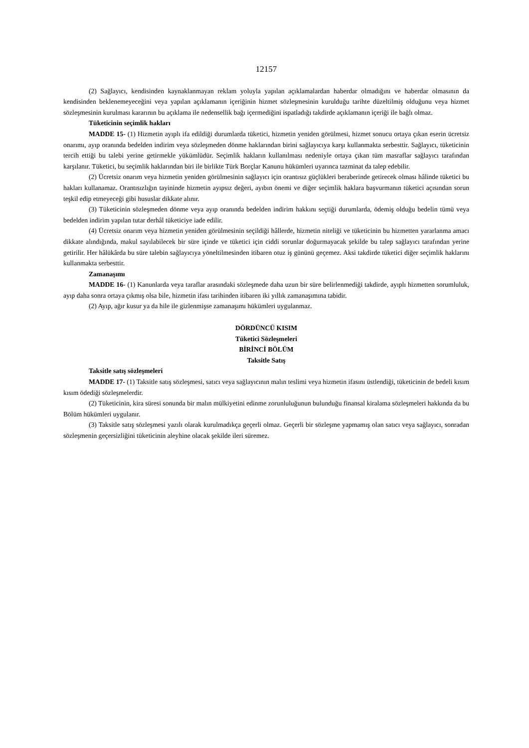12157
(2) Sağlayıcı, kendisinden kaynaklanmayan reklam yoluyla yapılan açıklamalardan haberdar olmadığını ve haberdar olmasının da kendisinden beklenemeyeceğini veya yapılan açıklamanın içeriğinin hizmet sözleşmesinin kurulduğu tarihte düzeltilmiş olduğunu veya hizmet sözleşmesinin kurulması kararının bu açıklama ile nedensellik bağı içermediğini ispatladığı takdirde açıklamanın içeriği ile bağlı olmaz.
Tüketicinin seçimlik hakları
MADDE 15- (1) Hizmetin ayıplı ifa edildiği durumlarda tüketici, hizmetin yeniden görülmesi, hizmet sonucu ortaya çıkan eserin ücretsiz onarımı, ayıp oranında bedelden indirim veya sözleşmeden dönme haklarından birini sağlayıcıya karşı kullanmakta serbesttir. Sağlayıcı, tüketicinin tercih ettiği bu talebi yerine getirmekle yükümlüdür. Seçimlik hakların kullanılması nedeniyle ortaya çıkan tüm masraflar sağlayıcı tarafından karşılanır. Tüketici, bu seçimlik haklarından biri ile birlikte Türk Borçlar Kanunu hükümleri uyarınca tazminat da talep edebilir.
(2) Ücretsiz onarım veya hizmetin yeniden görülmesinin sağlayıcı için orantısız güçlükleri beraberinde getirecek olması hâlinde tüketici bu hakları kullanamaz. Orantısızlığın tayininde hizmetin ayıpsız değeri, ayıbın önemi ve diğer seçimlik haklara başvurmanın tüketici açısından sorun teşkil edip etmeyeceği gibi hususlar dikkate alınır.
(3) Tüketicinin sözleşmeden dönme veya ayıp oranında bedelden indirim hakkını seçtiği durumlarda, ödemiş olduğu bedelin tümü veya bedelden indirim yapılan tutar derhâl tüketiciye iade edilir.
(4) Ücretsiz onarım veya hizmetin yeniden görülmesinin seçildiği hâllerde, hizmetin niteliği ve tüketicinin bu hizmetten yararlanma amacı dikkate alındığında, makul sayılabilecek bir süre içinde ve tüketici için ciddi sorunlar doğurmayacak şekilde bu talep sağlayıcı tarafından yerine getirilir. Her hâlükârda bu süre talebin sağlayıcıya yöneltilmesinden itibaren otuz iş gününü geçemez. Aksi takdirde tüketici diğer seçimlik haklarını kullanmakta serbesttir.
Zamanaşımı
MADDE 16- (1) Kanunlarda veya taraflar arasındaki sözleşmede daha uzun bir süre belirlenmediği takdirde, ayıplı hizmetten sorumluluk, ayıp daha sonra ortaya çıkmış olsa bile, hizmetin ifası tarihinden itibaren iki yıllık zamanaşımına tabidir.
(2) Ayıp, ağır kusur ya da hile ile gizlenmişse zamanaşımı hükümleri uygulanmaz.
DÖRDÜNCÜ KISIM
Tüketici Sözleşmeleri
BİRİNCİ BÖLÜM
Taksitle Satış
Taksitle satış sözleşmeleri
MADDE 17- (1) Taksitle satış sözleşmesi, satıcı veya sağlayıcının malın teslimi veya hizmetin ifasını üstlendiği, tüketicinin de bedeli kısım kısım ödediği sözleşmelerdir.
(2) Tüketicinin, kira süresi sonunda bir malın mülkiyetini edinme zorunluluğunun bulunduğu finansal kiralama sözleşmeleri hakkında da bu Bölüm hükümleri uygulanır.
(3) Taksitle satış sözleşmesi yazılı olarak kurulmadıkça geçerli olmaz. Geçerli bir sözleşme yapmamış olan satıcı veya sağlayıcı, sonradan sözleşmenin geçersizliğini tüketicinin aleyhine olacak şekilde ileri süremez.